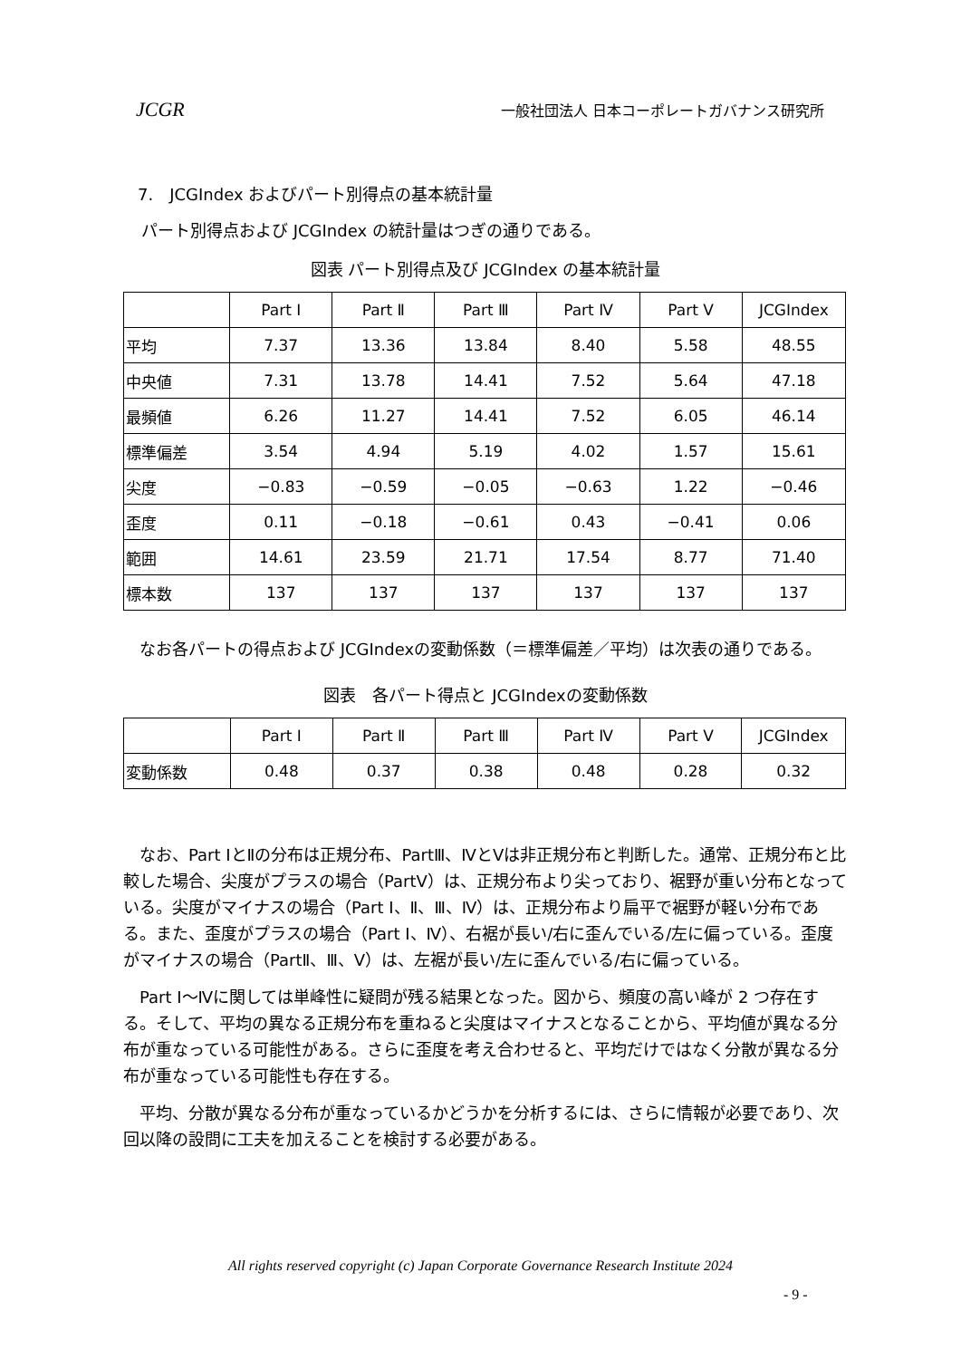JCGR 一般社団法人 日本コーポレートガバナンス研究所
7.　JCGIndex およびパート別得点の基本統計量
パート別得点および JCGIndex の統計量はつぎの通りである。
図表 パート別得点及び JCGIndex の基本統計量
| | Part Ⅰ | Part Ⅱ | Part Ⅲ | Part Ⅳ | Part Ⅴ | JCGIndex |
| --- | --- | --- | --- | --- | --- | --- |
| 平均 | 7.37 | 13.36 | 13.84 | 8.40 | 5.58 | 48.55 |
| 中央値 | 7.31 | 13.78 | 14.41 | 7.52 | 5.64 | 47.18 |
| 最頻値 | 6.26 | 11.27 | 14.41 | 7.52 | 6.05 | 46.14 |
| 標準偏差 | 3.54 | 4.94 | 5.19 | 4.02 | 1.57 | 15.61 |
| 尖度 | −0.83 | −0.59 | −0.05 | −0.63 | 1.22 | −0.46 |
| 歪度 | 0.11 | −0.18 | −0.61 | 0.43 | −0.41 | 0.06 |
| 範囲 | 14.61 | 23.59 | 21.71 | 17.54 | 8.77 | 71.40 |
| 標本数 | 137 | 137 | 137 | 137 | 137 | 137 |
　なお各パートの得点および JCGIndexの変動係数（＝標準偏差／平均）は次表の通りである。
図表　各パート得点と JCGIndexの変動係数
| | Part Ⅰ | Part Ⅱ | Part Ⅲ | Part Ⅳ | Part Ⅴ | JCGIndex |
| --- | --- | --- | --- | --- | --- | --- |
| 変動係数 | 0.48 | 0.37 | 0.38 | 0.48 | 0.28 | 0.32 |
　なお、Part ⅠとⅡの分布は正規分布、PartⅢ、ⅣとⅤは非正規分布と判断した。通常、正規分布と比較した場合、尖度がプラスの場合（PartⅤ）は、正規分布より尖っており、裾野が重い分布となっている。尖度がマイナスの場合（Part Ⅰ、Ⅱ、Ⅲ、Ⅳ）は、正規分布より扁平で裾野が軽い分布である。また、歪度がプラスの場合（Part Ⅰ、Ⅳ）、右裾が長い/右に歪んでいる/左に偏っている。歪度がマイナスの場合（PartⅡ、Ⅲ、Ⅴ）は、左裾が長い/左に歪んでいる/右に偏っている。
　Part Ⅰ～Ⅳに関しては単峰性に疑問が残る結果となった。図から、頻度の高い峰が 2 つ存在する。そして、平均の異なる正規分布を重ねると尖度はマイナスとなることから、平均値が異なる分布が重なっている可能性がある。さらに歪度を考え合わせると、平均だけではなく分散が異なる分布が重なっている可能性も存在する。
　平均、分散が異なる分布が重なっているかどうかを分析するには、さらに情報が必要であり、次回以降の設問に工夫を加えることを検討する必要がある。
All rights reserved copyright (c) Japan Corporate Governance Research Institute 2024
- 9 -